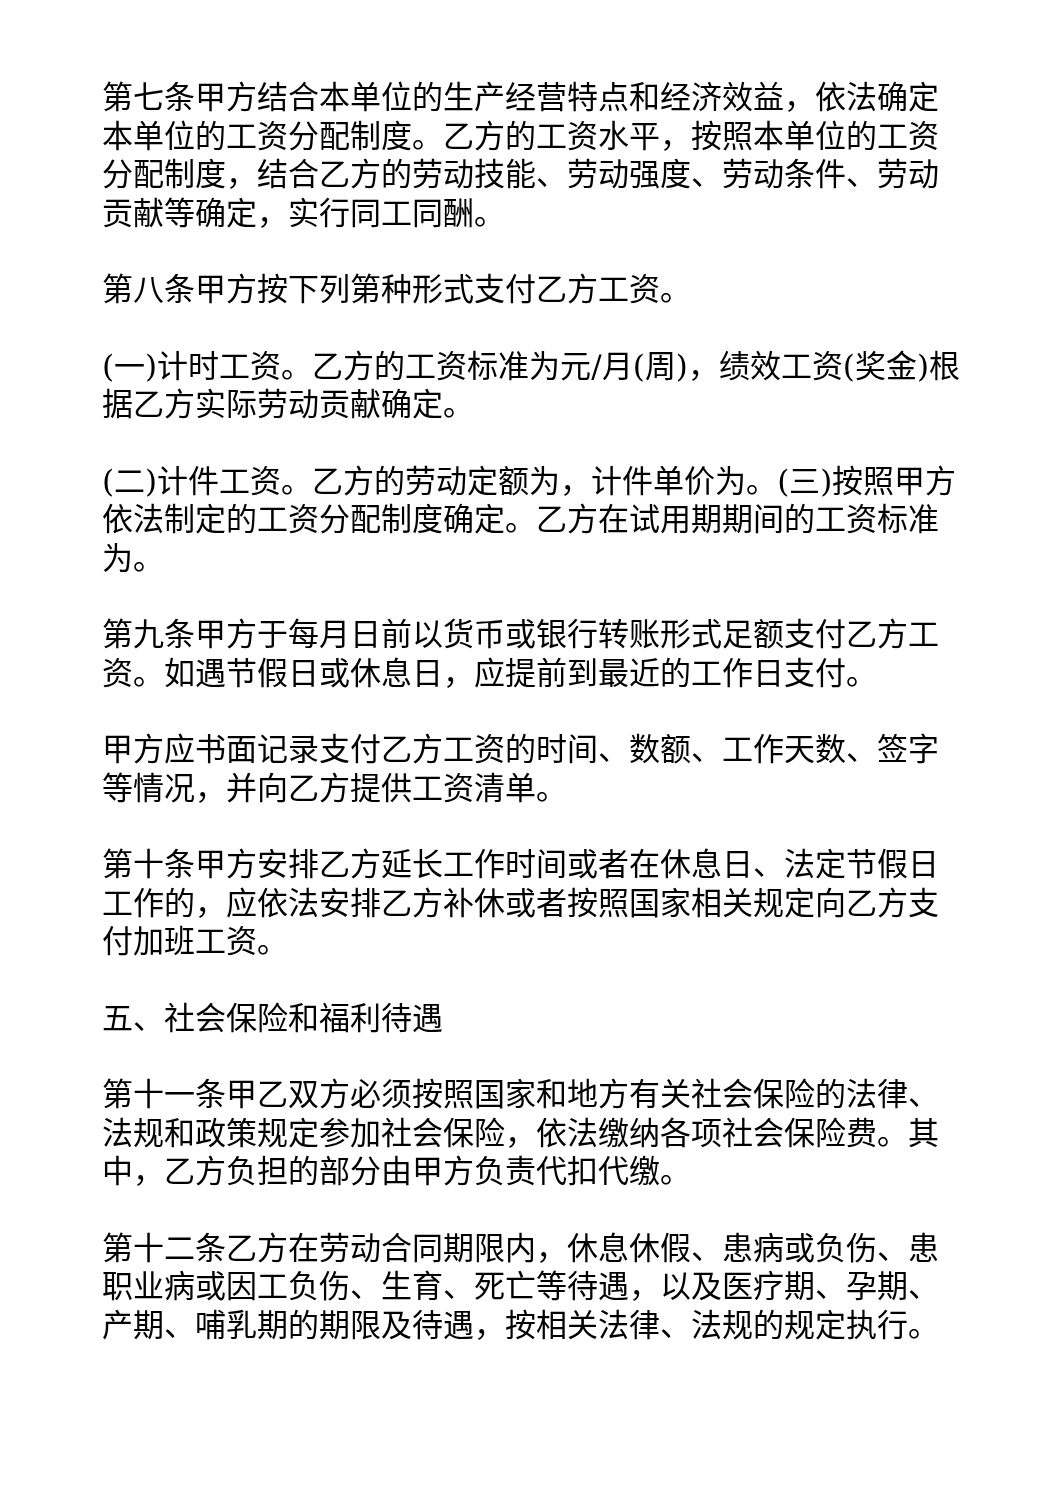第七条甲方结合本单位的生产经营特点和经济效益，依法确定本单位的工资分配制度。乙方的工资水平，按照本单位的工资分配制度，结合乙方的劳动技能、劳动强度、劳动条件、劳动贡献等确定，实行同工同酬。
第八条甲方按下列第种形式支付乙方工资。
(一)计时工资。乙方的工资标准为元/月(周)，绩效工资(奖金)根据乙方实际劳动贡献确定。
(二)计件工资。乙方的劳动定额为，计件单价为。(三)按照甲方依法制定的工资分配制度确定。乙方在试用期期间的工资标准为。
第九条甲方于每月日前以货币或银行转账形式足额支付乙方工资。如遇节假日或休息日，应提前到最近的工作日支付。
甲方应书面记录支付乙方工资的时间、数额、工作天数、签字等情况，并向乙方提供工资清单。
第十条甲方安排乙方延长工作时间或者在休息日、法定节假日工作的，应依法安排乙方补休或者按照国家相关规定向乙方支付加班工资。
五、社会保险和福利待遇
第十一条甲乙双方必须按照国家和地方有关社会保险的法律、法规和政策规定参加社会保险，依法缴纳各项社会保险费。其中，乙方负担的部分由甲方负责代扣代缴。
第十二条乙方在劳动合同期限内，休息休假、患病或负伤、患职业病或因工负伤、生育、死亡等待遇，以及医疗期、孕期、产期、哺乳期的期限及待遇，按相关法律、法规的规定执行。